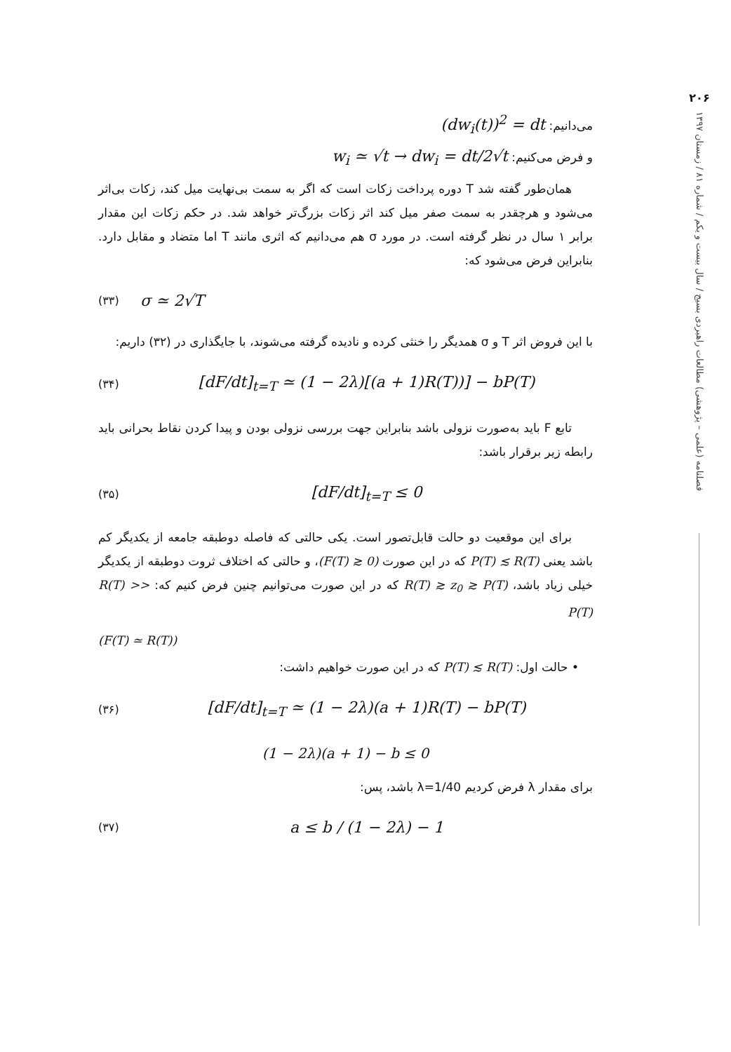۲۰۶
فصلنامه (علمی – پژوهشی) مطالعات راهبردی بسیج / سال بیست و یکم / شماره ۸۱ / زمستان ۱۳۹۷
می‌دانیم: (dw<sub>i</sub>(t))<sup>2</sup> = dt
و فرض می‌کنیم: w<sub>i</sub> ≃ √t → dw<sub>i</sub> = dt/2√t
همان‌طور گفته شد T دوره پرداخت زکات است که اگر به سمت بی‌نهایت میل کند، زکات بی‌اثر می‌شود و هرچقدر به سمت صفر میل کند اثر زکات بزرگ‌تر خواهد شد. در حکم زکات این مقدار برابر ۱ سال در نظر گرفته است. در مورد σ هم می‌دانیم که اثری مانند T اما متضاد و مقابل دارد. بنابراین فرض می‌شود که:
(۳۳) σ ≃ 2√T
با این فروض اثر T و σ همدیگر را خنثی کرده و نادیده گرفته می‌شوند، با جایگذاری در (۳۲) داریم:
(۳۴) [dF/dt]<sub>t=T</sub> ≃ (1 − 2λ)[(a + 1)R(T))] − bP(T)
تابع F باید به‌صورت نزولی باشد بنابراین جهت بررسی نزولی بودن و پیدا کردن نقاط بحرانی باید رابطه زیر برقرار باشد:
(۳۵) [dF/dt]<sub>t=T</sub> ≤ 0
برای این موقعیت دو حالت قابل‌تصور است. یکی حالتی که فاصله دوطبقه جامعه از یکدیگر کم باشد یعنی P(T) ≲ R(T) که در این صورت (F(T) ≳ 0)، و حالتی که اختلاف ثروت دوطبقه از یکدیگر خیلی زیاد باشد، R(T) ≳ z<sub>0</sub> ≳ P(T) که در این صورت می‌توانیم چنین فرض کنیم که: R(T) >> P(T)
(F(T) ≃ R(T))
• حالت اول: P(T) ≲ R(T) که در این صورت خواهیم داشت:
(۳۶) [dF/dt]<sub>t=T</sub> ≃ (1 − 2λ)(a + 1)R(T) − bP(T)
(1 − 2λ)(a + 1) − b ≤ 0
برای مقدار λ فرض کردیم λ=1/40 باشد، پس:
(۳۷) a ≤ b / (1 − 2λ) − 1